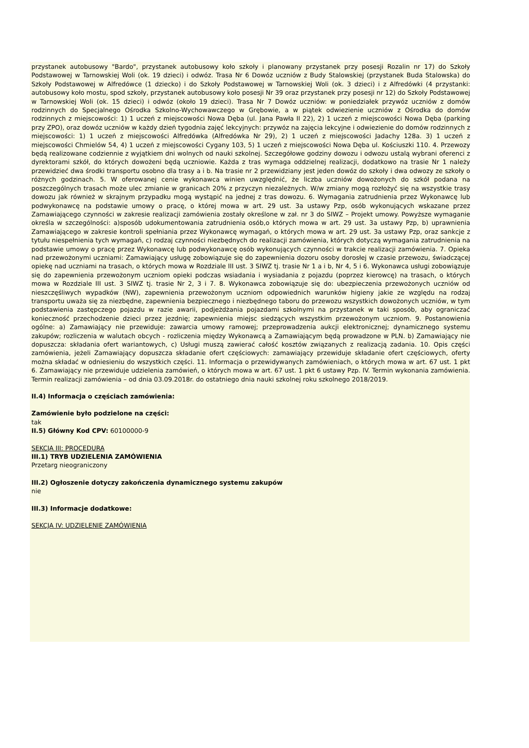przystanek autobusowy "Bardo", przystanek autobusowy koło szkoły i planowany przystanek przy posesji Rozalin nr 17) do Szkoły Podstawowej w Tarnowskiej Woli (ok. 19 dzieci) i odwóz. Trasa Nr 6 Dowóz uczniów z Budy Stalowskiej (przystanek Buda Stalowska) do Szkoły Podstawowej w Alfredówce (1 dziecko) i do Szkoły Podstawowej w Tarnowskiej Woli (ok. 3 dzieci) i z Alfredówki (4 przystanki: autobusowy koło mostu, spod szkoły, przystanek autobusowy koło posesji Nr 39 oraz przystanek przy posesji nr 12) do Szkoły Podstawowej w Tarnowskiej Woli (ok. 15 dzieci) i odwóz (około 19 dzieci). Trasa Nr 7 Dowóz uczniów: w poniedziałek przywóz uczniów z domów rodzinnych do Specjalnego Ośrodka Szkolno-Wychowawczego w Grębowie, a w piątek odwiezienie uczniów z Ośrodka do domów rodzinnych z miejscowości: 1) 1 uczeń z miejscowości Nowa Dęba (ul. Jana Pawła II 22), 2) 1 uczeń z miejscowości Nowa Dęba (parking przy ZPO), oraz dowóz uczniów w każdy dzień tygodnia zajęć lekcyjnych: przywóz na zajęcia lekcyjne i odwiezienie do domów rodzinnych z miejscowości: 1) 1 uczeń z miejscowości Alfredówka (Alfredówka Nr 29), 2) 1 uczeń z miejscowości Jadachy 128a. 3) 1 uczeń z miejscowości Chmielów 54, 4) 1 uczeń z miejscowości Cygany 103, 5) 1 uczeń z miejscowości Nowa Dęba ul. Kościuszki 110. 4. Przewozy będą realizowane codziennie z wyjątkiem dni wolnych od nauki szkolnej. Szczegółowe godziny dowozu i odwozu ustalą wybrani oferenci z dyrektorami szkół, do których dowożeni będą uczniowie. Każda z tras wymaga oddzielnej realizacji, dodatkowo na trasie Nr 1 należy przewidzieć dwa środki transportu osobno dla trasy a i b. Na trasie nr 2 przewidziany jest jeden dowóz do szkoły i dwa odwozy ze szkoły o różnych godzinach. 5. W oferowanej cenie wykonawca winien uwzględnić, że liczba uczniów dowożonych do szkół podana na poszczególnych trasach może ulec zmianie w granicach 20% z przyczyn niezależnych. W/w zmiany mogą rozłożyć się na wszystkie trasy dowozu jak również w skrajnym przypadku mogą wystąpić na jednej z tras dowozu. 6. Wymagania zatrudnienia przez Wykonawcę lub podwykonawcę na podstawie umowy o pracę, o której mowa w art. 29 ust. 3a ustawy Pzp, osób wykonujących wskazane przez Zamawiającego czynności w zakresie realizacji zamówienia zostały określone w zał. nr 3 do SIWZ – Projekt umowy. Powyższe wymaganie określa w szczególności: a)sposób udokumentowania zatrudnienia osób,o których mowa w art. 29 ust. 3a ustawy Pzp, b) uprawnienia Zamawiającego w zakresie kontroli spełniania przez Wykonawcę wymagań, o których mowa w art. 29 ust. 3a ustawy Pzp, oraz sankcje z tytułu niespełnienia tych wymagań, c) rodzaj czynności niezbędnych do realizacji zamówienia, których dotyczą wymagania zatrudnienia na podstawie umowy o pracę przez Wykonawcę lub podwykonawcę osób wykonujących czynności w trakcie realizacji zamówienia. 7. Opieka nad przewożonymi uczniami: Zamawiający usługę zobowiązuje się do zapewnienia dozoru osoby dorosłej w czasie przewozu, świadczącej opiekę nad uczniami na trasach, o których mowa w Rozdziale III ust. 3 SIWZ tj. trasie Nr 1 a i b, Nr 4, 5 i 6. Wykonawca usługi zobowiązuje się do zapewnienia przewożonym uczniom opieki podczas wsiadania i wysiadania z pojazdu (poprzez kierowcę) na trasach, o których mowa w Rozdziale III ust. 3 SIWZ tj. trasie Nr 2, 3 i 7. 8. Wykonawca zobowiązuje się do: ubezpieczenia przewożonych uczniów od nieszczęśliwych wypadków (NW), zapewnienia przewożonym uczniom odpowiednich warunków higieny jakie ze względu na rodzaj transportu uważa się za niezbędne, zapewnienia bezpiecznego i niezbędnego taboru do przewozu wszystkich dowożonych uczniów, w tym podstawienia zastępczego pojazdu w razie awarii, podjeżdżania pojazdami szkolnymi na przystanek w taki sposób, aby ograniczać konieczność przechodzenie dzieci przez jezdnię; zapewnienia miejsc siedzących wszystkim przewożonym uczniom. 9. Postanowienia ogólne: a) Zamawiający nie przewiduje: zawarcia umowy ramowej; przeprowadzenia aukcji elektronicznej; dynamicznego systemu zakupów; rozliczenia w walutach obcych - rozliczenia między Wykonawcą a Zamawiającym będą prowadzone w PLN. b) Zamawiający nie dopuszcza: składania ofert wariantowych, c) Usługi muszą zawierać całość kosztów związanych z realizacją zadania. 10. Opis części zamówienia, jeżeli Zamawiający dopuszcza składanie ofert częściowych: zamawiający przewiduje składanie ofert częściowych, oferty można składać w odniesieniu do wszystkich części. 11. Informacja o przewidywanych zamówieniach, o których mowa w art. 67 ust. 1 pkt 6. Zamawiający nie przewiduje udzielenia zamówień, o których mowa w art. 67 ust. 1 pkt 6 ustawy Pzp. IV. Termin wykonania zamówienia. Termin realizacji zamówienia – od dnia 03.09.2018r. do ostatniego dnia nauki szkolnej roku szkolnego 2018/2019.
II.4) Informacja o częściach zamówienia:
Zamówienie było podzielone na części:
tak
II.5) Główny Kod CPV: 60100000-9
SEKCJA III: PROCEDURA
III.1) TRYB UDZIELENIA ZAMÓWIENIA
Przetarg nieograniczony
III.2) Ogłoszenie dotyczy zakończenia dynamicznego systemu zakupów
nie
III.3) Informacje dodatkowe:
SEKCJA IV: UDZIELENIE ZAMÓWIENIA